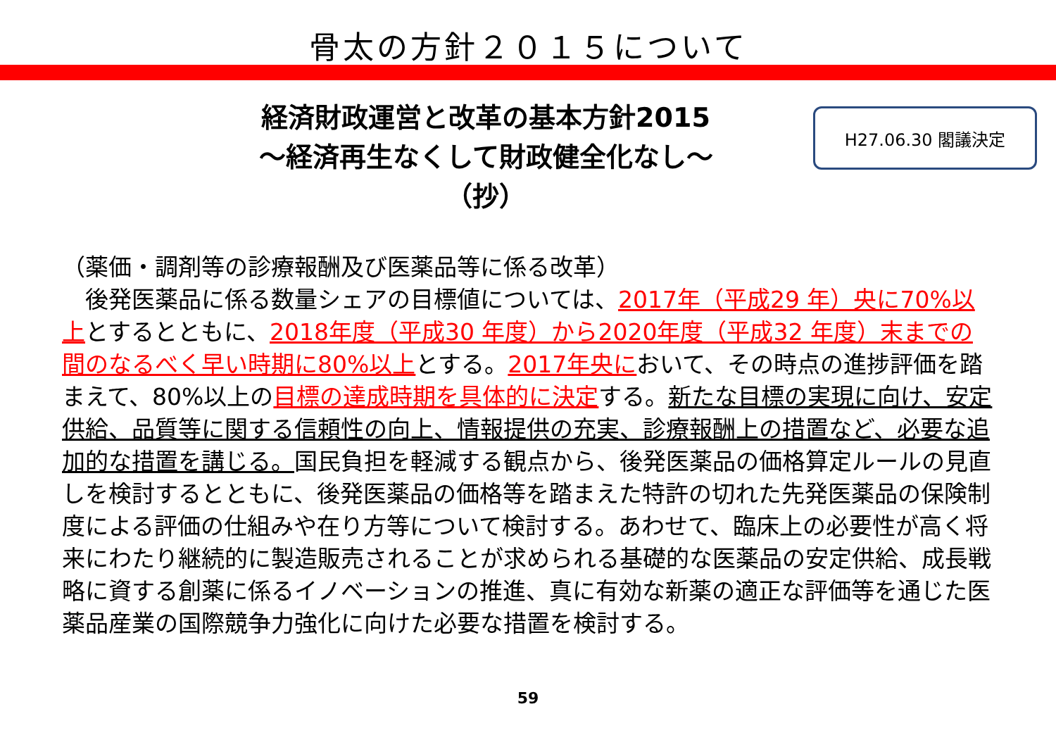骨太の方針２０１５について
経済財政運営と改革の基本方針2015
～経済再生なくして財政健全化なし～
（抄）
H27.06.30 閣議決定
（薬価・調剤等の診療報酬及び医薬品等に係る改革）
　後発医薬品に係る数量シェアの目標値については、2017年（平成29 年）央に70%以上とするとともに、2018年度（平成30 年度）から2020年度（平成32 年度）末までの間のなるべく早い時期に80%以上とする。2017年央において、その時点の進捗評価を踏まえて、80%以上の目標の達成時期を具体的に決定する。新たな目標の実現に向け、安定供給、品質等に関する信頼性の向上、情報提供の充実、診療報酬上の措置など、必要な追加的な措置を講じる。国民負担を軽減する観点から、後発医薬品の価格算定ルールの見直しを検討するとともに、後発医薬品の価格等を踏まえた特許の切れた先発医薬品の保険制度による評価の仕組みや在り方等について検討する。あわせて、臨床上の必要性が高く将来にわたり継続的に製造販売されることが求められる基礎的な医薬品の安定供給、成長戦略に資する創薬に係るイノベーションの推進、真に有効な新薬の適正な評価等を通じた医薬品産業の国際競争力強化に向けた必要な措置を検討する。
59